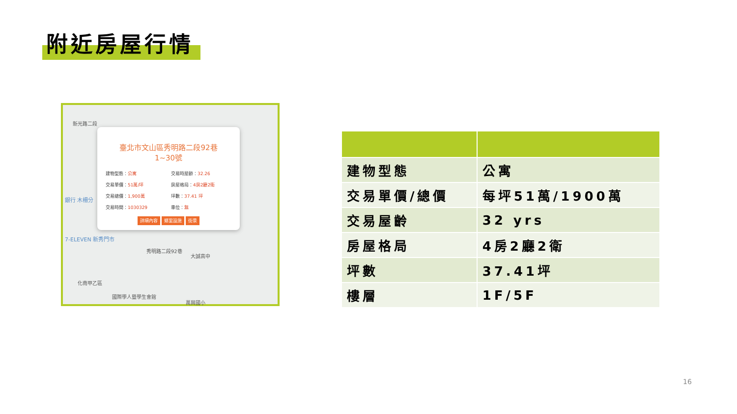附近房屋行情
新光路二段
銀行 木柵分
7-ELEVEN 新秀門市
大誠高中
化南甲乙區
國際學人暨學生會館
萬興國小
秀明路二段92巷
臺北市文山區秀明路二段92巷
1~30號
建物型態：公寓
交易時屋齡：32.26
交易單價：51萬/坪
房屋格局：4房2廳2衛
交易總價：1,900萬
坪數：37.41 坪
交易時間：1030329
車位：無
詳細內容 鄉里設施 街景
| 建物型態 | 公寓 |
| 交易單價/總價 | 每坪51萬/1900萬 |
| 交易屋齡 | 32 yrs |
| 房屋格局 | 4房2廳2衛 |
| 坪數 | 37.41坪 |
| 樓層 | 1F/5F |
16